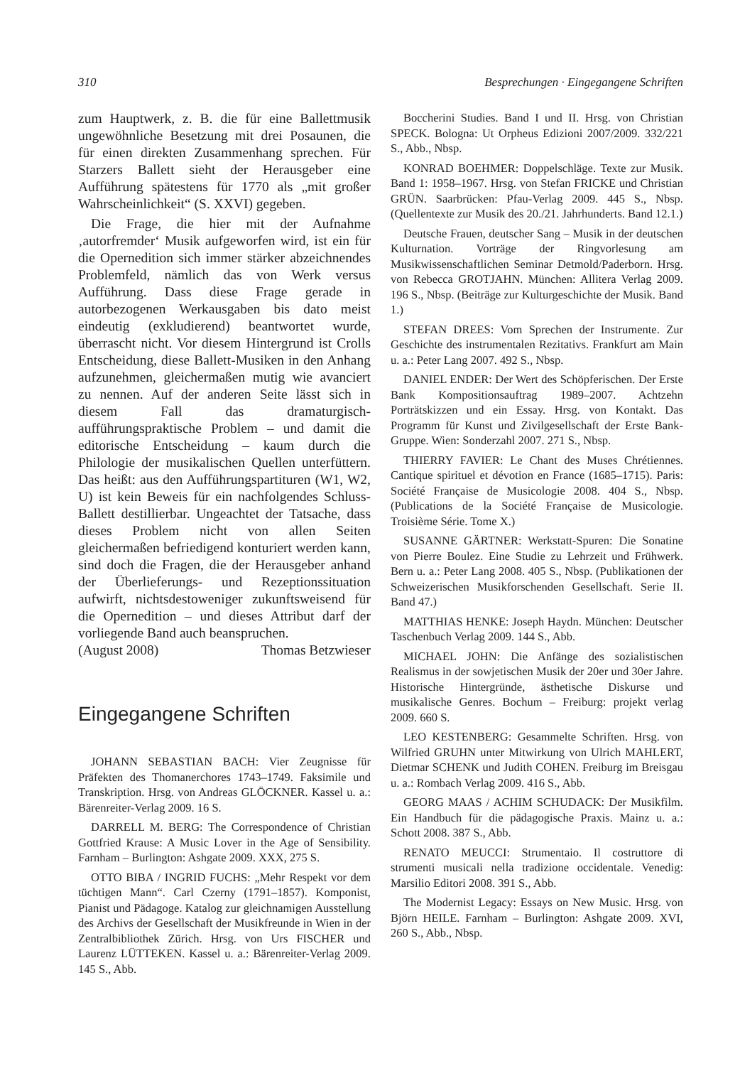310 Besprechungen · Eingegangene Schriften
zum Hauptwerk, z. B. die für eine Ballettmusik ungewöhnliche Besetzung mit drei Posaunen, die für einen direkten Zusammenhang sprechen. Für Starzers Ballett sieht der Herausgeber eine Aufführung spätestens für 1770 als „mit großer Wahrscheinlichkeit“ (S. XXVI) gegeben.
Die Frage, die hier mit der Aufnahme ‚autorfremder‘ Musik aufgeworfen wird, ist ein für die Opernedition sich immer stärker abzeichnendes Problemfeld, nämlich das von Werk versus Aufführung. Dass diese Frage gerade in autorbezogenen Werkausgaben bis dato meist eindeutig (exkludierend) beantwortet wurde, überrascht nicht. Vor diesem Hintergrund ist Crolls Entscheidung, diese Ballett-Musiken in den Anhang aufzunehmen, gleichermaßen mutig wie avanciert zu nennen. Auf der anderen Seite lässt sich in diesem Fall das dramaturgisch-aufführungspraktische Problem – und damit die editorische Entscheidung – kaum durch die Philologie der musikalischen Quellen unterfüttern. Das heißt: aus den Aufführungspartituren (W1, W2, U) ist kein Beweis für ein nachfolgendes Schluss-Ballett destillierbar. Ungeachtet der Tatsache, dass dieses Problem nicht von allen Seiten gleichermaßen befriedigend konturiert werden kann, sind doch die Fragen, die der Herausgeber anhand der Überlieferungs- und Rezeptionssituation aufwirft, nichtsdestoweniger zukunftsweisend für die Opernedition – und dieses Attribut darf der vorliegende Band auch beanspruchen.
(August 2008) Thomas Betzwieser
Eingegangene Schriften
JOHANN SEBASTIAN BACH: Vier Zeugnisse für Präfekten des Thomanerchores 1743–1749. Faksimile und Transkription. Hrsg. von Andreas GLÖCKNER. Kassel u. a.: Bärenreiter-Verlag 2009. 16 S.
DARRELL M. BERG: The Correspondence of Christian Gottfried Krause: A Music Lover in the Age of Sensibility. Farnham – Burlington: Ashgate 2009. XXX, 275 S.
OTTO BIBA / INGRID FUCHS: „Mehr Respekt vor dem tüchtigen Mann“. Carl Czerny (1791–1857). Komponist, Pianist und Pädagoge. Katalog zur gleichnamigen Ausstellung des Archivs der Gesellschaft der Musikfreunde in Wien in der Zentralbibliothek Zürich. Hrsg. von Urs FISCHER und Laurenz LÜTTEKEN. Kassel u. a.: Bärenreiter-Verlag 2009. 145 S., Abb.
Boccherini Studies. Band I und II. Hrsg. von Christian SPECK. Bologna: Ut Orpheus Edizioni 2007/2009. 332/221 S., Abb., Nbsp.
KONRAD BOEHMER: Doppelschläge. Texte zur Musik. Band 1: 1958–1967. Hrsg. von Stefan FRICKE und Christian GRÜN. Saarbrücken: Pfau-Verlag 2009. 445 S., Nbsp. (Quellentexte zur Musik des 20./21. Jahrhunderts. Band 12.1.)
Deutsche Frauen, deutscher Sang – Musik in der deutschen Kulturnation. Vorträge der Ringvorlesung am Musikwissenschaftlichen Seminar Detmold/Paderborn. Hrsg. von Rebecca GROTJAHN. München: Allitera Verlag 2009. 196 S., Nbsp. (Beiträge zur Kulturgeschichte der Musik. Band 1.)
STEFAN DREES: Vom Sprechen der Instrumente. Zur Geschichte des instrumentalen Rezitativs. Frankfurt am Main u. a.: Peter Lang 2007. 492 S., Nbsp.
DANIEL ENDER: Der Wert des Schöpferischen. Der Erste Bank Kompositionsauftrag 1989–2007. Achtzehn Porträtskizzen und ein Essay. Hrsg. von Kontakt. Das Programm für Kunst und Zivilgesellschaft der Erste Bank-Gruppe. Wien: Sonderzahl 2007. 271 S., Nbsp.
THIERRY FAVIER: Le Chant des Muses Chrétiennes. Cantique spirituel et dévotion en France (1685–1715). Paris: Société Française de Musicologie 2008. 404 S., Nbsp. (Publications de la Société Française de Musicologie. Troisième Série. Tome X.)
SUSANNE GÄRTNER: Werkstatt-Spuren: Die Sonatine von Pierre Boulez. Eine Studie zu Lehrzeit und Frühwerk. Bern u. a.: Peter Lang 2008. 405 S., Nbsp. (Publikationen der Schweizerischen Musikforschenden Gesellschaft. Serie II. Band 47.)
MATTHIAS HENKE: Joseph Haydn. München: Deutscher Taschenbuch Verlag 2009. 144 S., Abb.
MICHAEL JOHN: Die Anfänge des sozialistischen Realismus in der sowjetischen Musik der 20er und 30er Jahre. Historische Hintergründe, ästhetische Diskurse und musikalische Genres. Bochum – Freiburg: projekt verlag 2009. 660 S.
LEO KESTENBERG: Gesammelte Schriften. Hrsg. von Wilfried GRUHN unter Mitwirkung von Ulrich MAHLERT, Dietmar SCHENK und Judith COHEN. Freiburg im Breisgau u. a.: Rombach Verlag 2009. 416 S., Abb.
GEORG MAAS / ACHIM SCHUDACK: Der Musikfilm. Ein Handbuch für die pädagogische Praxis. Mainz u. a.: Schott 2008. 387 S., Abb.
RENATO MEUCCI: Strumentaio. Il costruttore di strumenti musicali nella tradizione occidentale. Venedig: Marsilio Editori 2008. 391 S., Abb.
The Modernist Legacy: Essays on New Music. Hrsg. von Björn HEILE. Farnham – Burlington: Ashgate 2009. XVI, 260 S., Abb., Nbsp.